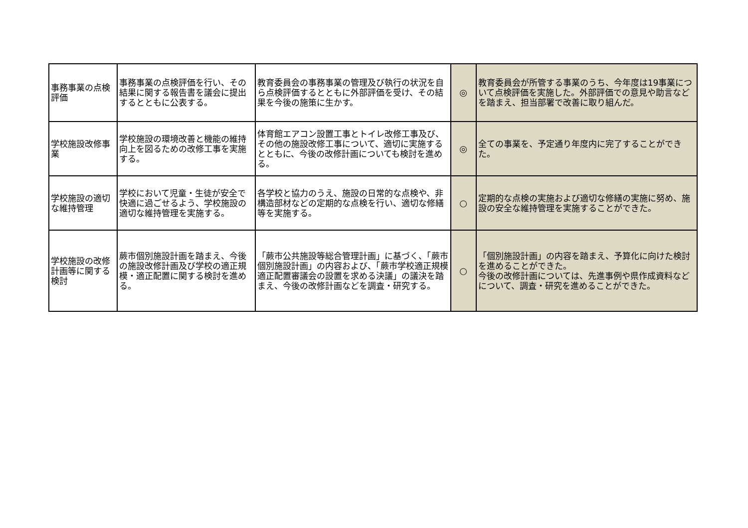| 事務事業の点検評価 | 事務事業の点検評価を行い、その結果に関する報告書を議会に提出するとともに公表する。 | 教育委員会の事務事業の管理及び執行の状況を自ら点検評価するとともに外部評価を受け、その結果を今後の施策に生かす。 | ◎ | 教育委員会が所管する事業のうち、今年度は19事業について点検評価を実施した。外部評価での意見や助言などを踏まえ、担当部署で改善に取り組んだ。 |
| 学校施設改修事業 | 学校施設の環境改善と機能の維持向上を図るための改修工事を実施する。 | 体育館エアコン設置工事とトイレ改修工事及び、その他の施設改修工事について、適切に実施するとともに、今後の改修計画についても検討を進める。 | ◎ | 全ての事業を、予定通り年度内に完了することができた。 |
| 学校施設の適切な維持管理 | 学校において児童・生徒が安全で快適に過ごせるよう、学校施設の適切な維持管理を実施する。 | 各学校と協力のうえ、施設の日常的な点検や、非構造部材などの定期的な点検を行い、適切な修繕等を実施する。 | ○ | 定期的な点検の実施および適切な修繕の実施に努め、施設の安全な維持管理を実施することができた。 |
| 学校施設の改修計画等に関する検討 | 蕨市個別施設計画を踏まえ、今後の施設改修計画及び学校の適正規模・適正配置に関する検討を進める。 | 「蕨市公共施設等総合管理計画」に基づく、「蕨市個別施設計画」の内容および、「蕨市学校適正規模適正配置審議会の設置を求める決議」の議決を踏まえ、今後の改修計画などを調査・研究する。 | ○ | 「個別施設計画」の内容を踏まえ、予算化に向けた検討を進めることができた。 今後の改修計画については、先進事例や県作成資料などについて、調査・研究を進めることができた。 |